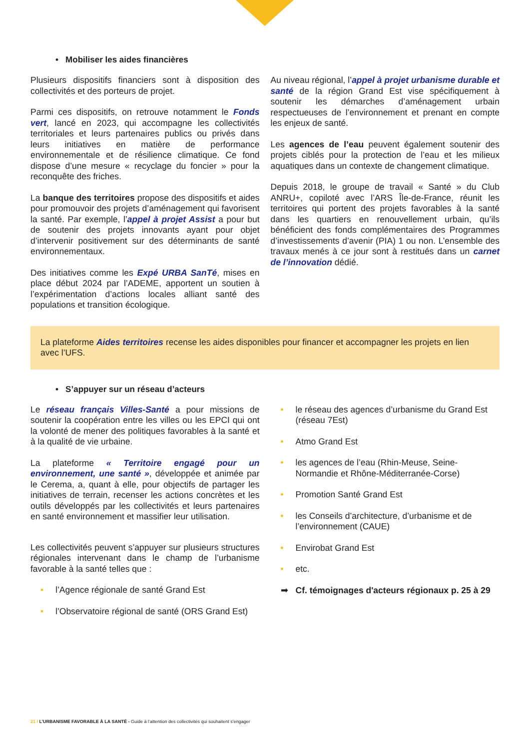• Mobiliser les aides financières
Plusieurs dispositifs financiers sont à disposition des collectivités et des porteurs de projet.
Parmi ces dispositifs, on retrouve notamment le Fonds vert, lancé en 2023, qui accompagne les collectivités territoriales et leurs partenaires publics ou privés dans leurs initiatives en matière de performance environnementale et de résilience climatique. Ce fond dispose d’une mesure « recyclage du foncier » pour la reconquête des friches.
La banque des territoires propose des dispositifs et aides pour promouvoir des projets d’aménagement qui favorisent la santé. Par exemple, l’appel à projet Assist a pour but de soutenir des projets innovants ayant pour objet d’intervenir positivement sur des déterminants de santé environnementaux.
Des initiatives comme les Expé URBA SanTé, mises en place début 2024 par l’ADEME, apportent un soutien à l’expérimentation d’actions locales alliant santé des populations et transition écologique.
Au niveau régional, l’appel à projet urbanisme durable et santé de la région Grand Est vise spécifiquement à soutenir les démarches d’aménagement urbain respectueuses de l’environnement et prenant en compte les enjeux de santé.
Les agences de l’eau peuvent également soutenir des projets ciblés pour la protection de l’eau et les milieux aquatiques dans un contexte de changement climatique.
Depuis 2018, le groupe de travail « Santé » du Club ANRU+, copiloté avec l’ARS Île-de-France, réunit les territoires qui portent des projets favorables à la santé dans les quartiers en renouvellement urbain, qu’ils bénéficient des fonds complémentaires des Programmes d’investissements d’avenir (PIA) 1 ou non. L’ensemble des travaux menés à ce jour sont à restitués dans un carnet de l’innovation dédié.
La plateforme Aides territoires recense les aides disponibles pour financer et accompagner les projets en lien avec l’UFS.
• S’appuyer sur un réseau d’acteurs
Le réseau français Villes-Santé a pour missions de soutenir la coopération entre les villes ou les EPCI qui ont la volonté de mener des politiques favorables à la santé et à la qualité de vie urbaine.
La plateforme « Territoire engagé pour un environnement, une santé », développée et animée par le Cerema, a, quant à elle, pour objectifs de partager les initiatives de terrain, recenser les actions concrètes et les outils développés par les collectivités et leurs partenaires en santé environnement et massifier leur utilisation.
Les collectivités peuvent s’appuyer sur plusieurs structures régionales intervenant dans le champ de l’urbanisme favorable à la santé telles que :
• l’Agence régionale de santé Grand Est
• l’Observatoire régional de santé (ORS Grand Est)
• le réseau des agences d’urbanisme du Grand Est (réseau 7Est)
• Atmo Grand Est
• les agences de l’eau (Rhin-Meuse, Seine-Normandie et Rhône-Méditerranée-Corse)
• Promotion Santé Grand Est
• les Conseils d’architecture, d’urbanisme et de l’environnement (CAUE)
• Envirobat Grand Est
• etc.
➡ Cf. témoignages d'acteurs régionaux p. 25 à 29
21 / L’URBANISME FAVORABLE À LA SANTÉ - Guide à l’attention des collectivités qui souhaitent s’engager